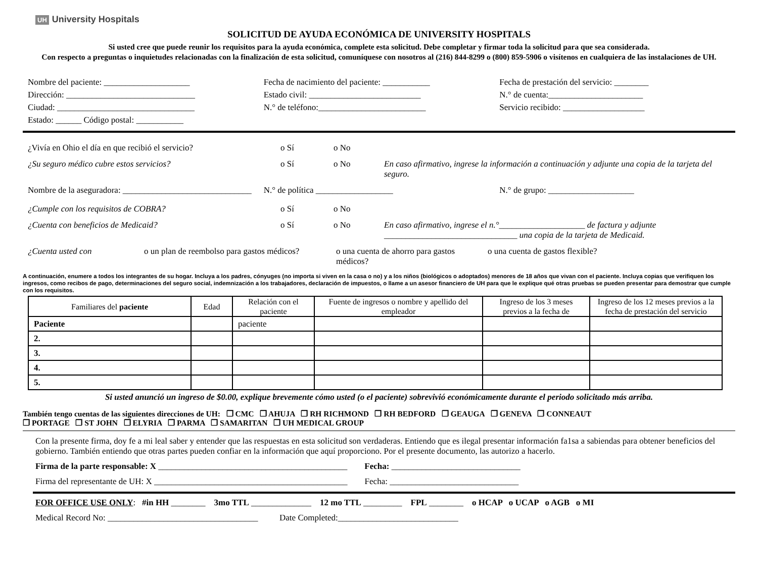UH University Hospitals
SOLICITUD DE AYUDA ECONÓMICA DE UNIVERSITY HOSPITALS
Si usted cree que puede reunir los requisitos para la ayuda económica, complete esta solicitud. Debe completar y firmar toda la solicitud para que sea considerada.
Con respecto a preguntas o inquietudes relacionadas con la finalización de esta solicitud, comuníquese con nosotros al (216) 844-8299 o (800) 859-5906 o visítenos en cualquiera de las instalaciones de UH.
Nombre del paciente: ____________________
Fecha de nacimiento del paciente: ___________
Fecha de prestación del servicio: ________
Dirección: ______________________________
Estado civil: __________________________
N.° de cuenta:______________________
Ciudad: ________________________________
N.° de teléfono:_________________________
Servicio recibido: ___________________
Estado: ______ Código postal: ___________
¿Vivía en Ohio el día en que recibió el servicio?
o Sí
o No
¿Su seguro médico cubre estos servicios?
o Sí
o No
En caso afirmativo, ingrese la información a continuación y adjunte una copia de la tarjeta del seguro.
Nombre de la aseguradora: ______________________________
N.° de política __________________
N.° de grupo: ____________________
¿Cumple con los requisitos de COBRA?
o Sí
o No
¿Cuenta con beneficios de Medicaid?
o Sí
o No
En caso afirmativo, ingrese el n.°____________________ de factura y adjunte _______________________________ una copia de la tarjeta de Medicaid.
¿Cuenta usted con o un plan de reembolso para gastos médicos?
o una cuenta de ahorro para gastos médicos?
o una cuenta de gastos flexible?
A continuación, enumere a todos los integrantes de su hogar. Incluya a los padres, cónyuges (no importa si viven en la casa o no) y a los niños (biológicos o adoptados) menores de 18 años que vivan con el paciente. Incluya copias que verifiquen los ingresos, como recibos de pago, determinaciones del seguro social, indemnización a los trabajadores, declaración de impuestos, o llame a un asesor financiero de UH para que le explique qué otras pruebas se pueden presentar para demostrar que cumple con los requisitos.
| Familiares del paciente | Edad | Relación con el paciente | Fuente de ingresos o nombre y apellido del empleador | Ingreso de los 3 meses previos a la fecha de | Ingreso de los 12 meses previos a la fecha de prestación del servicio |
| --- | --- | --- | --- | --- | --- |
| Paciente | | paciente | | | |
| 2. | | | | | |
| 3. | | | | | |
| 4. | | | | | |
| 5. | | | | | |
Si usted anunció un ingreso de $0.00, explique brevemente cómo usted (o el paciente) sobrevivió económicamente durante el periodo solicitado más arriba.
También tengo cuentas de las siguientes direcciones de UH: ❒ CMC ❒ AHUJA ❒ RH RICHMOND ❒ RH BEDFORD ❒ GEAUGA ❒ GENEVA ❒ CONNEAUT
❒ PORTAGE ❒ ST JOHN ❒ ELYRIA ❒ PARMA ❒ SAMARITAN ❒ UH MEDICAL GROUP
Con la presente firma, doy fe a mi leal saber y entender que las respuestas en esta solicitud son verdaderas. Entiendo que es ilegal presentar información fa1sa a sabiendas para obtener beneficios del gobierno. También entiendo que otras partes pueden confiar en la información que aquí proporciono. Por el presente documento, las autorizo a hacerlo.
Firma de la parte responsable: X ____________________________________________ Fecha: ______________________________
Firma del representante de UH: X _____________________________________________ Fecha: ______________________________
FOR OFFICE USE ONLY: #in HH ________ 3mo TTL ______________ 12 mo TTL _________ FPL ________ o HCAP o UCAP o AGB o MI
Medical Record No: ___________________________________ Date Completed:____________________________